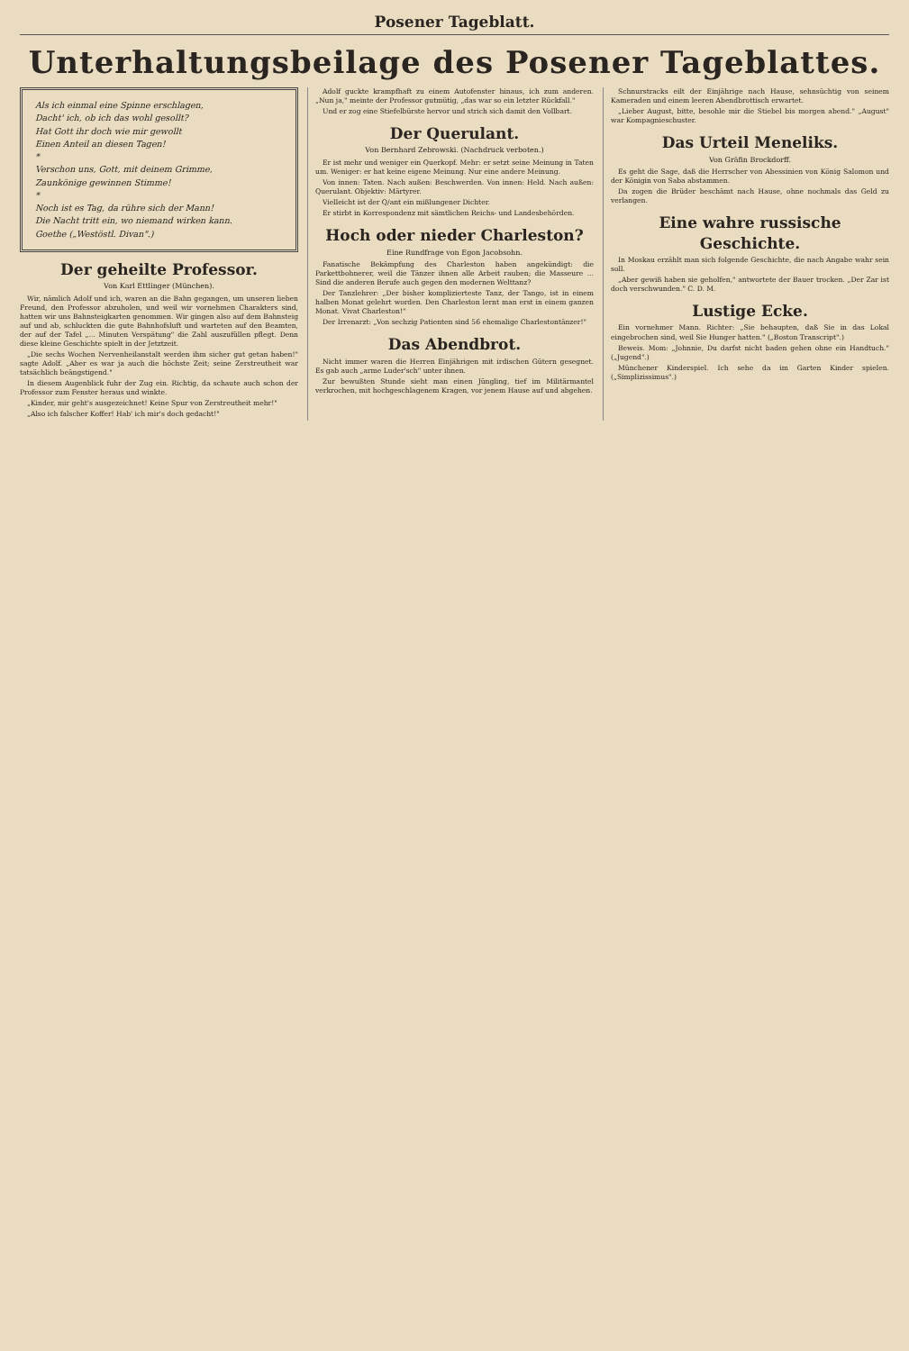Posener Tageblatt.
Unterhaltungsbeilage des Posener Tageblattes.
Als ich einmal eine Spinne erschlagen,
Dacht' ich, ob ich das wohl gesollt?
Hat Gott ihr doch wie mir gewollt
Einen Anteil an diesen Tagen!
*
Verschon uns, Gott, mit deinem Grimme,
Zaunkönige gewinnen Stimme!
*
Noch ist es Tag, da rühre sich der Mann!
Die Nacht tritt ein, wo niemand wirken kann.
Goethe („Westöstl. Divan".)
Der geheilte Professor.
Von Karl Ettlinger (München).
Wir, nämlich Adolf und ich, waren an die Bahn gegangen, um unseren lieben Freund, den Professor abzuholen, und weil wir vornehmen Charakters sind, hatten wir uns Bahnsteigkarten genommen. Wir gingen also auf dem Bahnsteig auf und ab, schluckten die gute Bahnhofsluft und warteten auf den Beamten, der auf der Tafel „... Minuten Verspätung" die Zahl auszufüllen pflegt. Denn diese kleine Geschichte spielt in der Jetztzeit.
„Die sechs Wochen Nervenheilanstalt werden ihm sicher gut getan haben!" sagte Adolf. „Aber es war ja auch die höchste Zeit; seine Zerstreutheit war tatsächlich beängstigend."
In diesem Augenblick fuhr der Zug ein. Richtig, da schaute auch schon der Professor zum Fenster heraus und winkte.
„Kinder, mir geht's ausgezeichnet! Keine Spur von Zerstreutheit mehr!"
„Also ich falscher Koffer! Hab' ich mir's doch gedacht!"
Adolf guckte krampfhaft zu einem Autofenster hinaus, ich zum anderen. „Nun ja," meinte der Professor gutmütig, „das war so ein letzter Rückfall."
Und er zog eine Stiefelbürste hervor und strich sich damit den Vollbart.
Der Querulant.
Von Bernhard Zebrowski. (Nachdruck verboten.)
Er ist mehr und weniger ein Querkopf. Mehr: er setzt seine Meinung in Taten um. Weniger: er hat keine eigene Meinung. Nur eine andere Meinung.
Von innen: Taten. Nach außen: Beschwerden. Von innen: Held. Nach außen: Querulant. Objektiv: Märtyrer.
Vielleicht ist der Q/ant ein mißlungener Dichter.
Er stirbt in Korrespondenz mit sämtlichen Reichs- und Landesbehörden.
Hoch oder nieder Charleston?
Eine Rundfrage von Egon Jacobsohn.
Fanatische Bekämpfung des Charleston haben angekündigt: die Parkettbohnerer, weil die Tänzer ihnen alle Arbeit rauben; die Masseure ... Sind die anderen Berufe auch gegen den modernen Welttanz?
Der Tanzlehrer: „Der bisher komplizierteste Tanz, der Tango, ist in einem halben Monat gelehrt worden. Den Charleston lernt man erst in einem ganzen Monat. Vivat Charleston!"
Der Irrenarzt: „Von sechzig Patienten sind 56 ehemalige Charlestontänzer!"
Das Abendbrot.
Nicht immer waren die Herren Einjährigen mit irdischen Gütern gesegnet. Es gab auch „arme Luder'sch" unter ihnen.
Zur bewußten Stunde sieht man einen Jüngling, tief im Militärmantel verkrochen, mit hochgeschlagenem Kragen, vor jenem Hause auf und abgehen.
Schnurstracks eilt der Einjährige nach Hause, sehnsüchtig von seinem Kameraden und einem leeren Abendbrottisch erwartet.
„Lieber August, bitte, besohle mir die Stiebel bis morgen abend." „August" war Kompagnieschuster.
Das Urteil Meneliks.
Von Gräfin Brockdorff.
Es geht die Sage, daß die Herrscher von Abessinien von König Salomon und der Königin von Saba abstammen.
Da zogen die Brüder beschämt nach Hause, ohne nochmals das Geld zu verlangen.
Eine wahre russische Geschichte.
In Moskau erzählt man sich folgende Geschichte, die nach Angabe wahr sein soll.
„Aber gewiß haben sie geholfen," antwortete der Bauer trocken. „Der Zar ist doch verschwunden." C. D. M.
Lustige Ecke.
Ein vornehmer Mann. Richter: „Sie behaupten, daß Sie in das Lokal eingebrochen sind, weil Sie Hunger hatten." („Boston Transcript".)
Beweis. Mom: „Johnnie, Du darfst nicht baden gehen ohne ein Handtuch." („Jugend".)
Münchener Kinderspiel. Ich sehe da im Garten Kinder spielen. („Simplizissimus".)